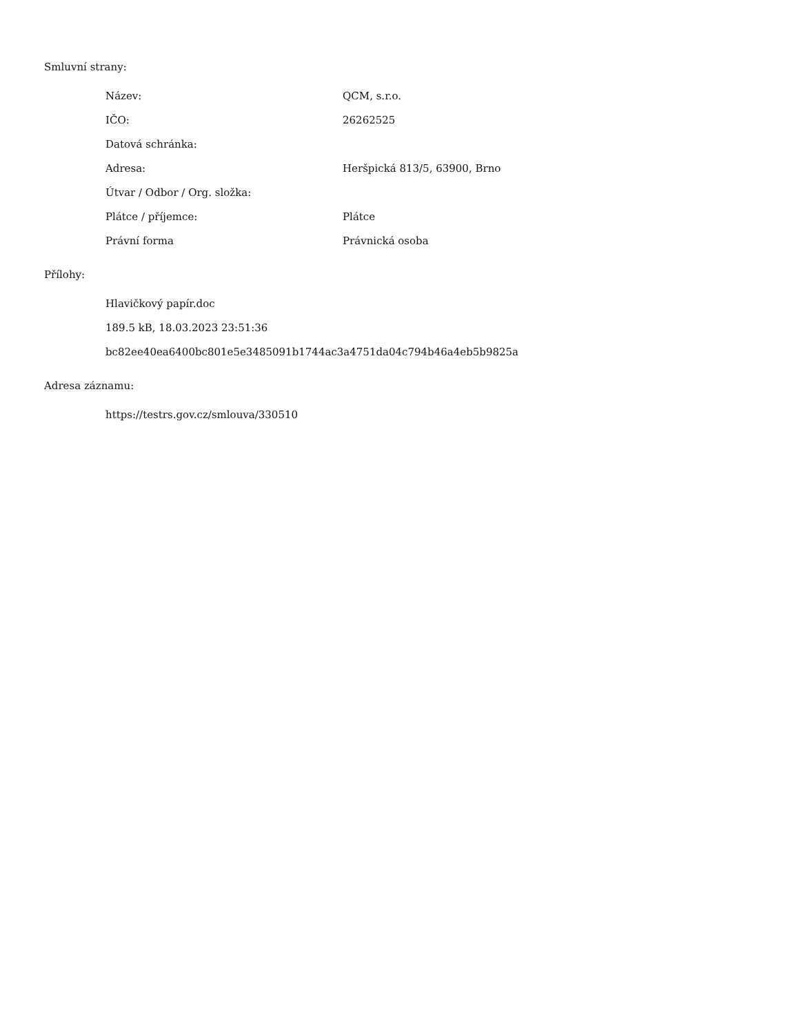Smluvní strany:
| Název: | QCM, s.r.o. |
| IČO: | 26262525 |
| Datová schránka: | |
| Adresa: | Heršpická 813/5, 63900, Brno |
| Útvar / Odbor / Org. složka: | |
| Plátce / příjemce: | Plátce |
| Právní forma | Právnická osoba |
Přílohy:
Hlavičkový papír.doc
189.5 kB, 18.03.2023 23:51:36
bc82ee40ea6400bc801e5e3485091b1744ac3a4751da04c794b46a4eb5b9825a
Adresa záznamu:
https://testrs.gov.cz/smlouva/330510